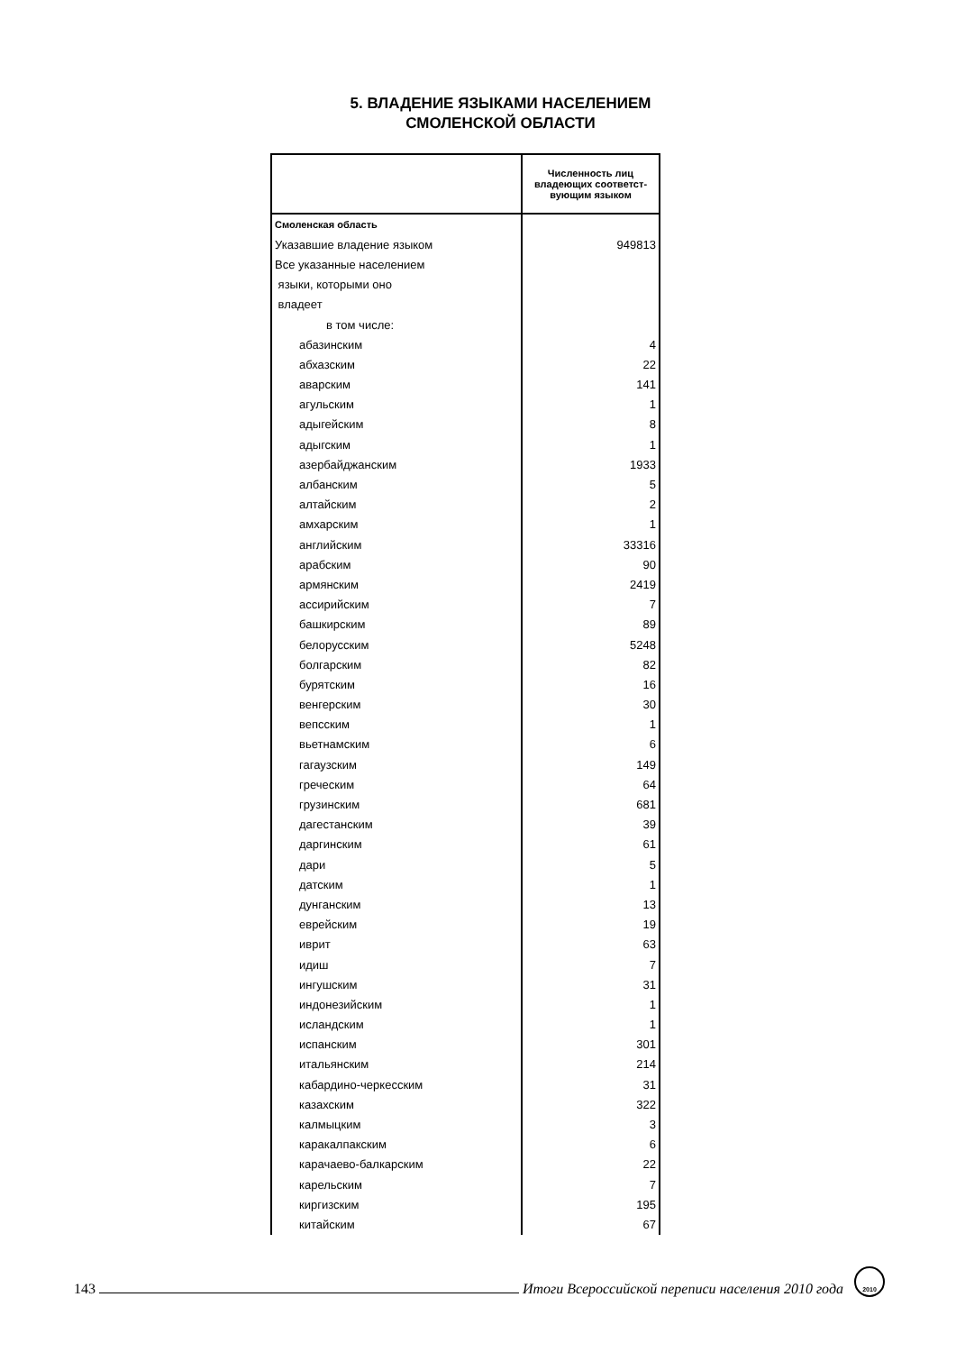5. ВЛАДЕНИЕ ЯЗЫКАМИ НАСЕЛЕНИЕМ
СМОЛЕНСКОЙ ОБЛАСТИ
| | Численность лиц владеющих соответст-вующим языком |
| --- | --- |
| Смоленская область | |
| Указавшие владение языком | 949813 |
| Все указанные населением | |
| языки, которыми оно | |
| владеет | |
| в том числе: | |
| абазинским | 4 |
| абхазским | 22 |
| аварским | 141 |
| агульским | 1 |
| адыгейским | 8 |
| адыгским | 1 |
| азербайджанским | 1933 |
| албанским | 5 |
| алтайским | 2 |
| амхарским | 1 |
| английским | 33316 |
| арабским | 90 |
| армянским | 2419 |
| ассирийским | 7 |
| башкирским | 89 |
| белорусским | 5248 |
| болгарским | 82 |
| бурятским | 16 |
| венгерским | 30 |
| вепсским | 1 |
| вьетнамским | 6 |
| гагаузским | 149 |
| греческим | 64 |
| грузинским | 681 |
| дагестанским | 39 |
| даргинским | 61 |
| дари | 5 |
| датским | 1 |
| дунганским | 13 |
| еврейским | 19 |
| иврит | 63 |
| идиш | 7 |
| ингушским | 31 |
| индонезийским | 1 |
| исландским | 1 |
| испанским | 301 |
| итальянским | 214 |
| кабардино-черкесским | 31 |
| казахским | 322 |
| калмыцким | 3 |
| каракалпакским | 6 |
| карачаево-балкарским | 22 |
| карельским | 7 |
| киргизским | 195 |
| китайским | 67 |
143 Итоги Всероссийской переписи населения 2010 года 2010